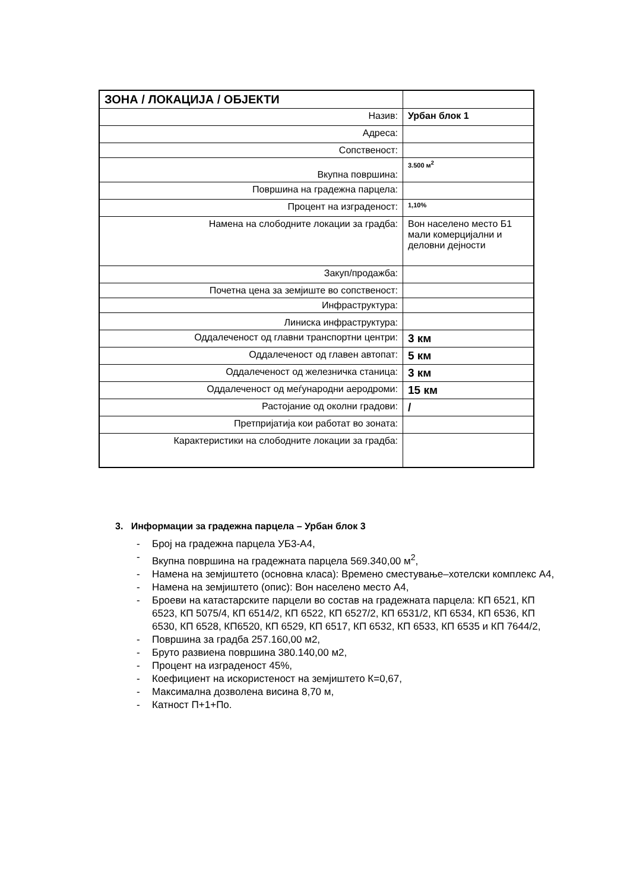| ЗОНА / ЛОКАЦИЈА / ОБЈЕКТИ | |
| Назив: | Урбан блок 1 |
| Адреса: | |
| Сопственост: | |
| Вкупна површина: | 3.500 м<sup>2</sup> |
| Површина на градежна парцела: | |
| Процент на изграденост: | 1,10% |
| Намена на слободните локации за градба: | Вон населено место Б1 мали комерцијални и деловни дејности |
| Закуп/продажба: | |
| Почетна цена за земјиште во сопственост: | |
| Инфраструктура: | |
| Линиска инфраструктура: | |
| Оддалеченост од главни транспортни центри: | 3 км |
| Оддалеченост од главен автопат: | 5 км |
| Оддалеченост од железничка станица: | 3 км |
| Оддалеченост од меѓународни аеродроми: | 15 км |
| Растојание од околни градови: | / |
| Претпријатија кои работат во зоната: | |
| Карактеристики на слободните локации за градба: | |
3. Информации за градежна парцела – Урбан блок 3
- Број на градежна парцела УБ3-А4,
- Вкупна површина на градежната парцела 569.340,00 м<sup>2</sup>,
- Намена на земјиштето (основна класа): Времено сместување–хотелски комплекс А4,
- Намена на земјиштето (опис): Вон населено место А4,
- Броеви на катастарските парцели во состав на градежната парцела: КП 6521, КП 6523, КП 5075/4, КП 6514/2, КП 6522, КП 6527/2, КП 6531/2, КП 6534, КП 6536, КП 6530, КП 6528, КП6520, КП 6529, КП 6517, КП 6532, КП 6533, КП 6535 и КП 7644/2,
- Површина за градба 257.160,00 м2,
- Бруто развиена површина 380.140,00 м2,
- Процент на изграденост 45%,
- Коефициент на искористеност на земјиштето К=0,67,
- Максимална дозволена висина 8,70 м,
- Катност П+1+По.